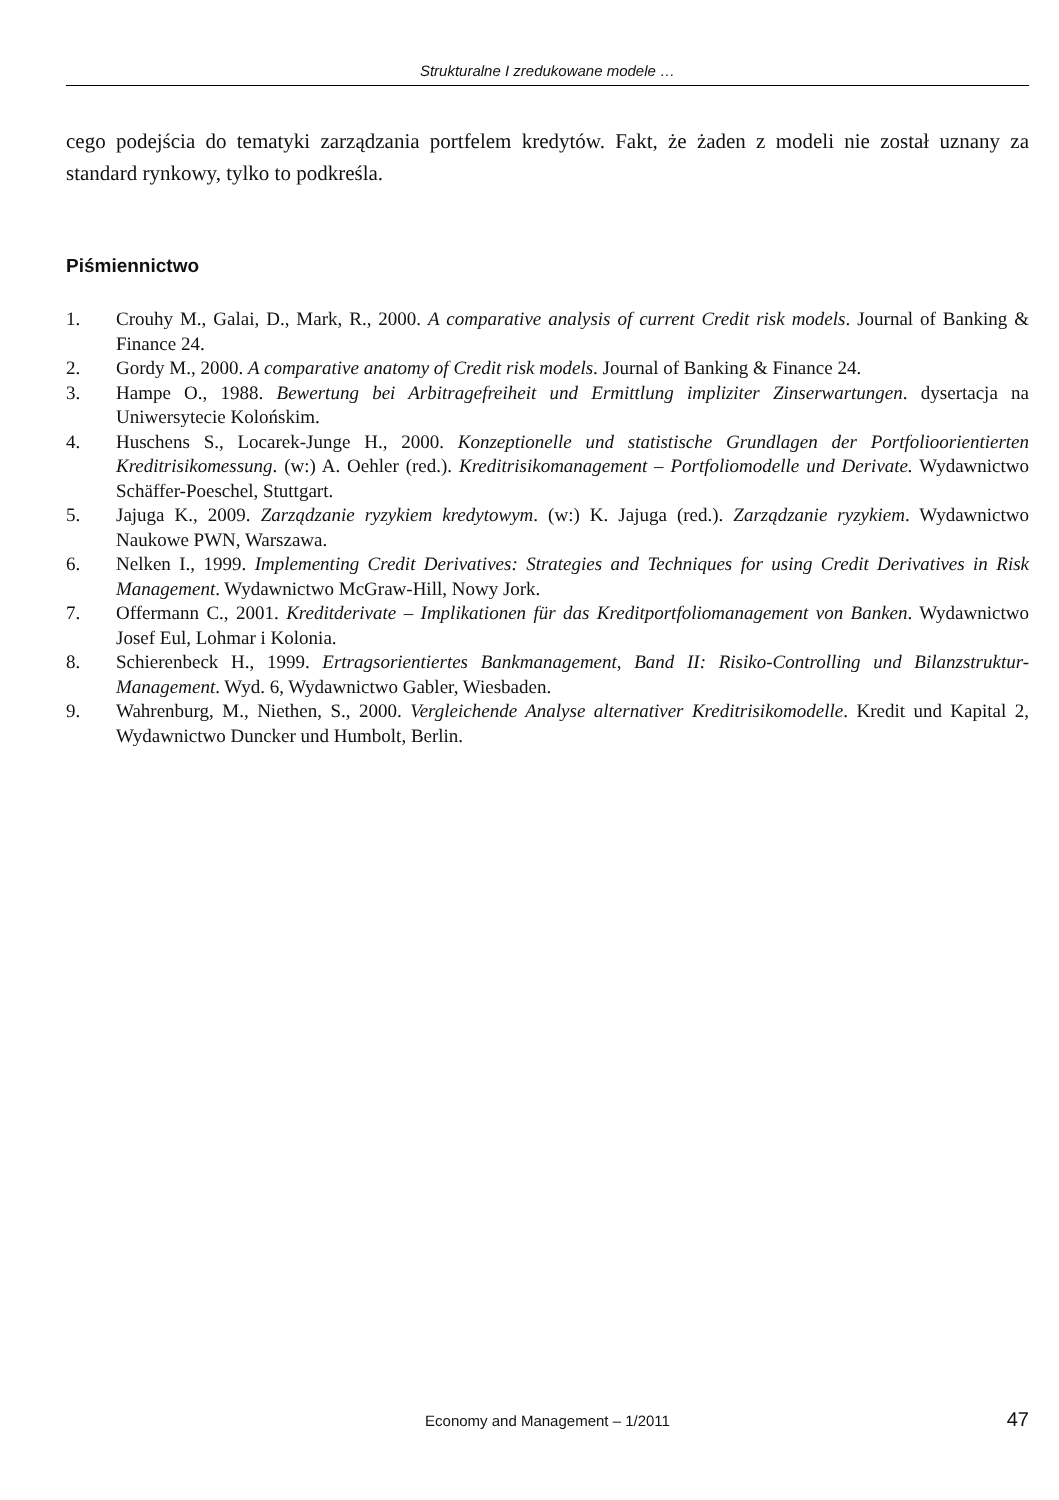Strukturalne I zredukowane modele …
cego podejścia do tematyki zarządzania portfelem kredytów. Fakt, że żaden z modeli nie został uznany za standard rynkowy, tylko to podkreśla.
Piśmiennictwo
1. Crouhy M., Galai, D., Mark, R., 2000. A comparative analysis of current Credit risk models. Journal of Banking & Finance 24.
2. Gordy M., 2000. A comparative anatomy of Credit risk models. Journal of Banking & Finance 24.
3. Hampe O., 1988. Bewertung bei Arbitragefreiheit und Ermittlung impliziter Zinserwartungen. dysertacja na Uniwersytecie Kolońskim.
4. Huschens S., Locarek-Junge H., 2000. Konzeptionelle und statistische Grundlagen der Portfolioorientierten Kreditrisikomessung. (w:) A. Oehler (red.). Kreditrisikomanagement – Portfoliomodelle und Derivate. Wydawnictwo Schäffer-Poeschel, Stuttgart.
5. Jajuga K., 2009. Zarządzanie ryzykiem kredytowym. (w:) K. Jajuga (red.). Zarządzanie ryzykiem. Wydawnictwo Naukowe PWN, Warszawa.
6. Nelken I., 1999. Implementing Credit Derivatives: Strategies and Techniques for using Credit Derivatives in Risk Management. Wydawnictwo McGraw-Hill, Nowy Jork.
7. Offermann C., 2001. Kreditderivate – Implikationen für das Kreditportfoliomanagement von Banken. Wydawnictwo Josef Eul, Lohmar i Kolonia.
8. Schierenbeck H., 1999. Ertragsorientiertes Bankmanagement, Band II: Risiko-Controlling und Bilanzstruktur-Management. Wyd. 6, Wydawnictwo Gabler, Wiesbaden.
9. Wahrenburg, M., Niethen, S., 2000. Vergleichende Analyse alternativer Kreditrisikomodelle. Kredit und Kapital 2, Wydawnictwo Duncker und Humbolt, Berlin.
Economy and Management – 1/2011
47